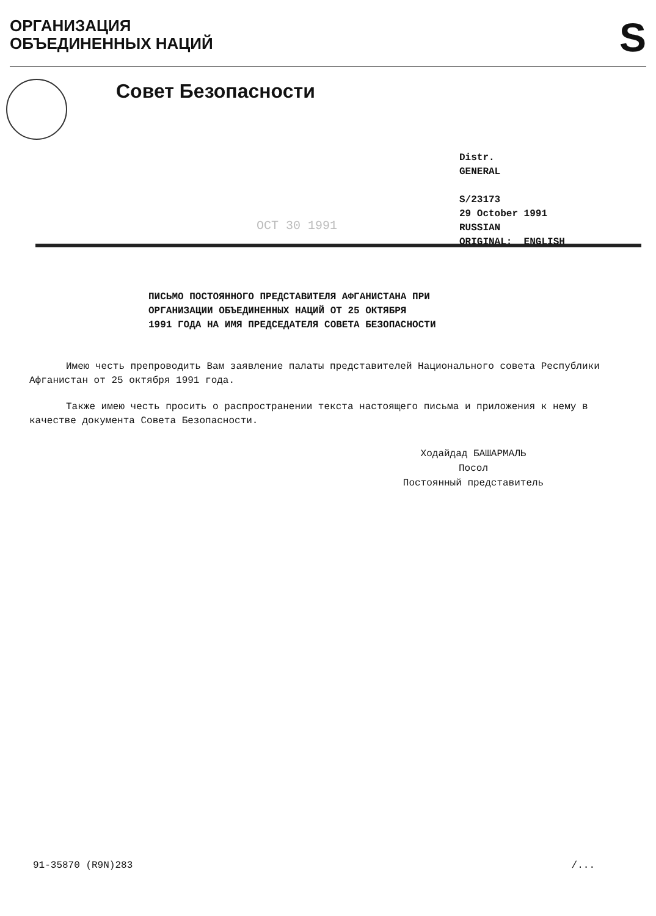ОРГАНИЗАЦИЯ
ОБЪЕДИНЕННЫХ НАЦИЙ
S
Совет Безопасности
Distr.
GENERAL
S/23173
29 October 1991
RUSSIAN
ORIGINAL: ENGLISH
OCT 30 1991
ПИСЬМО ПОСТОЯННОГО ПРЕДСТАВИТЕЛЯ АФГАНИСТАНА ПРИ
ОРГАНИЗАЦИИ ОБЪЕДИНЕННЫХ НАЦИЙ ОТ 25 ОКТЯБРЯ
1991 ГОДА НА ИМЯ ПРЕДСЕДАТЕЛЯ СОВЕТА БЕЗОПАСНОСТИ
Имею честь препроводить Вам заявление палаты представителей Национального совета Республики Афганистан от 25 октября 1991 года.
Также имею честь просить о распространении текста настоящего письма и приложения к нему в качестве документа Совета Безопасности.
Ходайдад БАШАРМАЛЬ
Посол
Постоянный представитель
91-35870 (R9N)283 /...